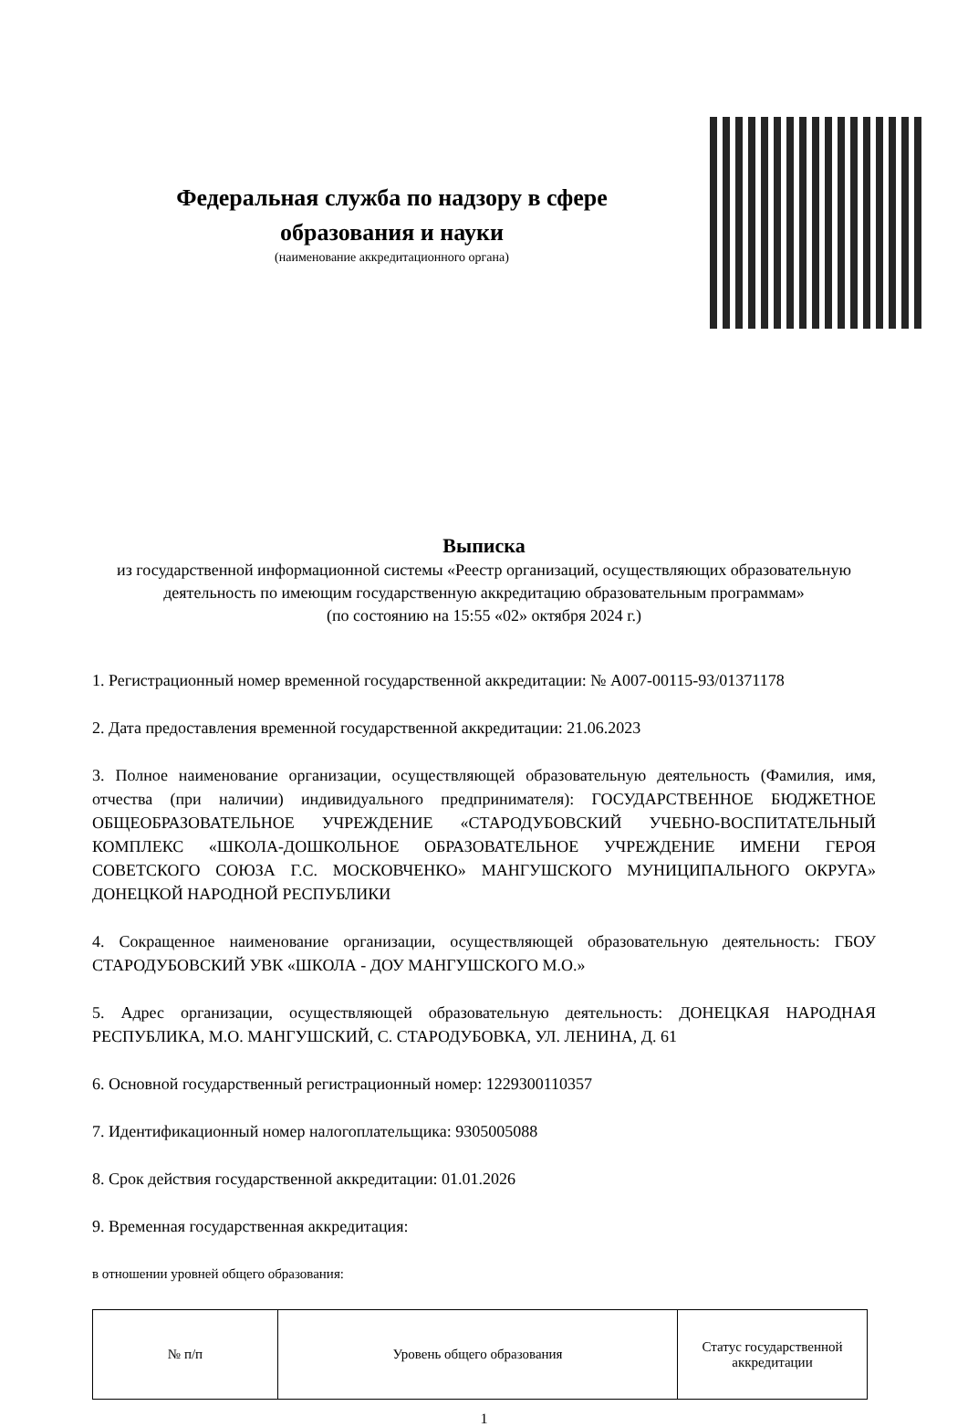Федеральная служба по надзору в сфере образования и науки
(наименование аккредитационного органа)
Выписка
из государственной информационной системы «Реестр организаций, осуществляющих образовательную деятельность по имеющим государственную аккредитацию образовательным программам»
(по состоянию на 15:55 «02» октября 2024 г.)
1. Регистрационный номер временной государственной аккредитации: № А007-00115-93/01371178
2. Дата предоставления временной государственной аккредитации: 21.06.2023
3. Полное наименование организации, осуществляющей образовательную деятельность (Фамилия, имя, отчества (при наличии) индивидуального предпринимателя): ГОСУДАРСТВЕННОЕ БЮДЖЕТНОЕ ОБЩЕОБРАЗОВАТЕЛЬНОЕ УЧРЕЖДЕНИЕ «СТАРОДУБОВСКИЙ УЧЕБНО-ВОСПИТАТЕЛЬНЫЙ КОМПЛЕКС «ШКОЛА-ДОШКОЛЬНОЕ ОБРАЗОВАТЕЛЬНОЕ УЧРЕЖДЕНИЕ ИМЕНИ ГЕРОЯ СОВЕТСКОГО СОЮЗА Г.С. МОСКОВЧЕНКО» МАНГУШСКОГО МУНИЦИПАЛЬНОГО ОКРУГА» ДОНЕЦКОЙ НАРОДНОЙ РЕСПУБЛИКИ
4. Сокращенное наименование организации, осуществляющей образовательную деятельность: ГБОУ СТАРОДУБОВСКИЙ УВК «ШКОЛА - ДОУ МАНГУШСКОГО М.О.»
5. Адрес организации, осуществляющей образовательную деятельность: ДОНЕЦКАЯ НАРОДНАЯ РЕСПУБЛИКА, М.О. МАНГУШСКИЙ, С. СТАРОДУБОВКА, УЛ. ЛЕНИНА, Д. 61
6. Основной государственный регистрационный номер: 1229300110357
7. Идентификационный номер налогоплательщика: 9305005088
8. Срок действия государственной аккредитации: 01.01.2026
9. Временная государственная аккредитация:
в отношении уровней общего образования:
| № п/п | Уровень общего образования | Статус государственной аккредитации |
| --- | --- | --- |
1